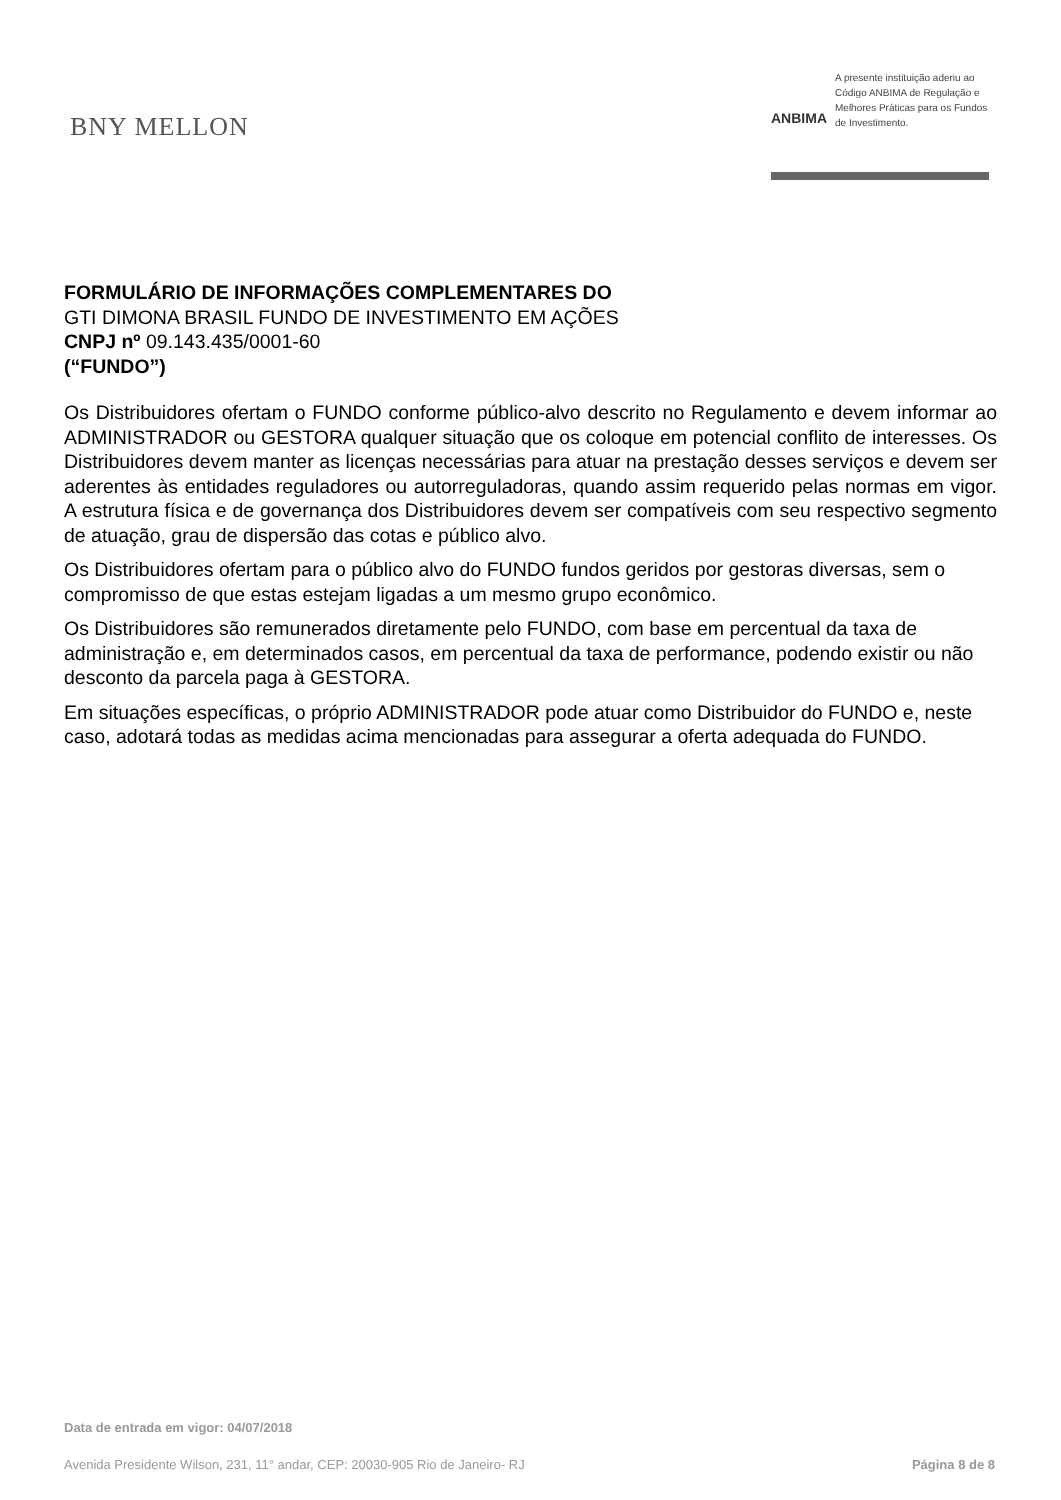BNY MELLON
ANBIMA
A presente instituição aderiu ao Código ANBIMA de Regulação e Melhores Práticas para os Fundos de Investimento.
FORMULÁRIO DE INFORMAÇÕES COMPLEMENTARES DO
GTI DIMONA BRASIL FUNDO DE INVESTIMENTO EM AÇÕES
CNPJ nº 09.143.435/0001-60
(“FUNDO”)
Os Distribuidores ofertam o FUNDO conforme público-alvo descrito no Regulamento e devem informar ao ADMINISTRADOR ou GESTORA qualquer situação que os coloque em potencial conflito de interesses. Os Distribuidores devem manter as licenças necessárias para atuar na prestação desses serviços e devem ser aderentes às entidades reguladores ou autorreguladoras, quando assim requerido pelas normas em vigor. A estrutura física e de governança dos Distribuidores devem ser compatíveis com seu respectivo segmento de atuação, grau de dispersão das cotas e público alvo.
Os Distribuidores ofertam para o público alvo do FUNDO fundos geridos por gestoras diversas, sem o compromisso de que estas estejam ligadas a um mesmo grupo econômico.
Os Distribuidores são remunerados diretamente pelo FUNDO, com base em percentual da taxa de administração e, em determinados casos, em percentual da taxa de performance, podendo existir ou não desconto da parcela paga à GESTORA.
Em situações específicas, o próprio ADMINISTRADOR pode atuar como Distribuidor do FUNDO e, neste caso, adotará todas as medidas acima mencionadas para assegurar a oferta adequada do FUNDO.
Data de entrada em vigor: 04/07/2018
Avenida Presidente Wilson, 231, 11° andar, CEP: 20030-905 Rio de Janeiro- RJ Página 8 de 8